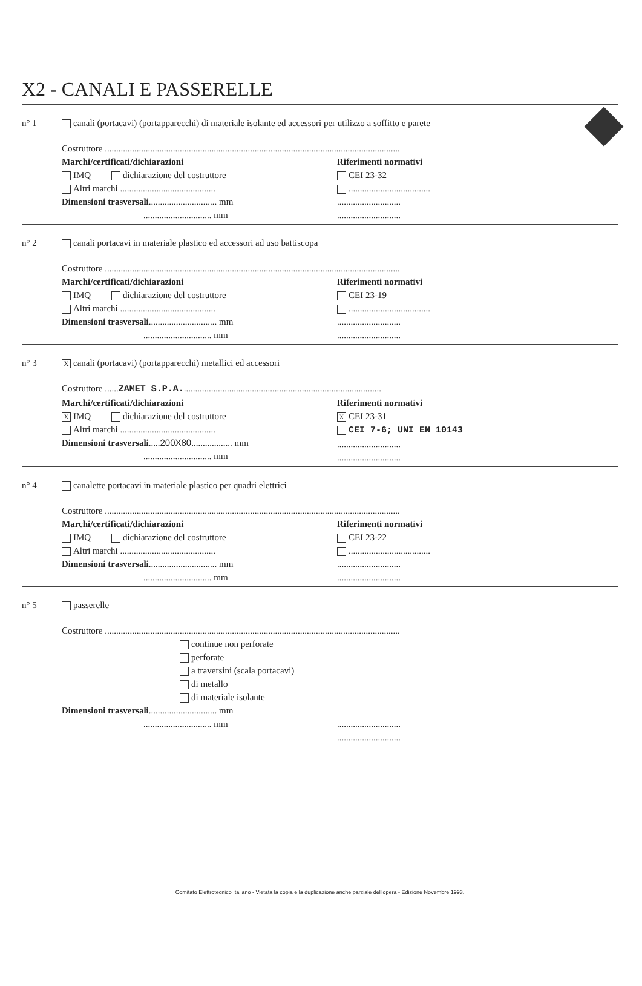X2 - CANALI E PASSERELLE
n° 1 canali (portacavi) (portapparecchi) di materiale isolante ed accessori per utilizzo a soffitto e parete
Costruttore ..................................................................................................................................
Marchi/certificati/dichiarazioni
IMQ dichiarazione del costruttore
Altri marchi ..........................................
Dimensioni trasversali.............................. mm
.............................. mm
Riferimenti normativi
CEI 23-32
....................................
............................
............................
n° 2 canali portacavi in materiale plastico ed accessori ad uso battiscopa
Costruttore ..................................................................................................................................
Marchi/certificati/dichiarazioni
IMQ dichiarazione del costruttore
Altri marchi ..........................................
Dimensioni trasversali.............................. mm
.............................. mm
Riferimenti normativi
CEI 23-19
....................................
............................
............................
n° 3
Xcanali (portacavi) (portapparecchi) metallici ed accessori
Costruttore ......ZAMET S.P.A........................................................................................
Marchi/certificati/dichiarazioni
X IMQ dichiarazione del costruttore
Altri marchi ..........................................
Dimensioni trasversali.....200X80.................. mm
.............................. mm
Riferimenti normativi
X CEI 23-31
CEI 7-6; UNI EN 10143
............................
............................
n° 4 canalette portacavi in materiale plastico per quadri elettrici
Costruttore ..................................................................................................................................
Marchi/certificati/dichiarazioni
IMQ dichiarazione del costruttore
Altri marchi ..........................................
Dimensioni trasversali.............................. mm
.............................. mm
Riferimenti normativi
CEI 23-22
....................................
............................
............................
n° 5 passerelle
Costruttore ..................................................................................................................................
continue non perforate
perforate
a traversini (scala portacavi)
di metallo
di materiale isolante
Dimensioni trasversali.............................. mm
.............................. mm
............................
............................
Comitato Elettrotecnico Italiano - Vietata la copia e la duplicazione anche parziale dell'opera - Edizione Novembre 1993.